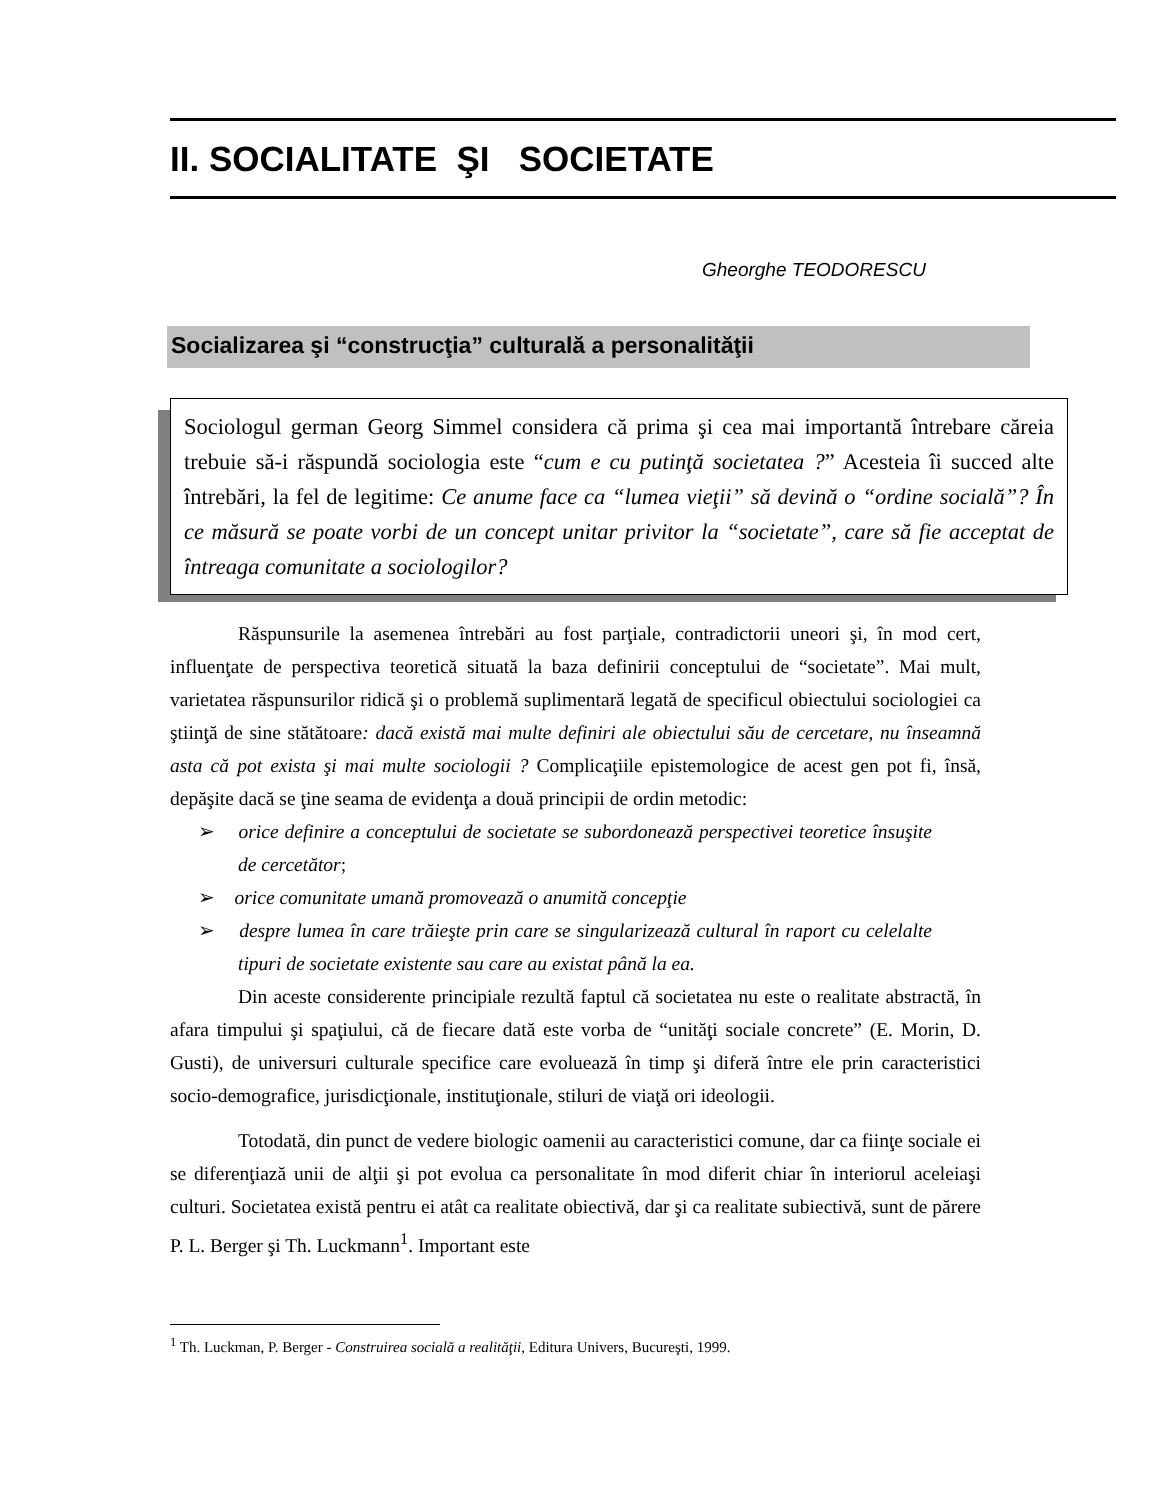II. SOCIALITATE ŞI SOCIETATE
Gheorghe TEODORESCU
Socializarea şi “construcţia” culturală a personalităţii
Sociologul german Georg Simmel considera că prima şi cea mai importantă întrebare căreia trebuie să-i răspundă sociologia este “cum e cu putinţă societatea ?” Acesteia îi succed alte întrebări, la fel de legitime: Ce anume face ca “lumea vieţii” să devină o “ordine socială”? În ce măsură se poate vorbi de un concept unitar privitor la “societate”, care să fie acceptat de întreaga comunitate a sociologilor?
Răspunsurile la asemenea întrebări au fost parţiale, contradictorii uneori şi, în mod cert, influenţate de perspectiva teoretică situată la baza definirii conceptului de “societate”. Mai mult, varietatea răspunsurilor ridică şi o problemă suplimentară legată de specificul obiectului sociologiei ca ştiinţă de sine stătătoare: dacă există mai multe definiri ale obiectului său de cercetare, nu înseamnă asta că pot exista şi mai multe sociologii ? Complicaţiile epistemologice de acest gen pot fi, însă, depăşite dacă se ţine seama de evidenţa a două principii de ordin metodic:
➢ orice definire a conceptului de societate se subordonează perspectivei teoretice însuşite de cercetător;
➢ orice comunitate umană promovează o anumită concepţie
➢ despre lumea în care trăieşte prin care se singularizează cultural în raport cu celelalte tipuri de societate existente sau care au existat până la ea.
Din aceste considerente principiale rezultă faptul că societatea nu este o realitate abstractă, în afara timpului şi spaţiului, că de fiecare dată este vorba de “unităţi sociale concrete” (E. Morin, D. Gusti), de universuri culturale specifice care evoluează în timp şi diferă între ele prin caracteristici socio-demografice, jurisdicţionale, instituţionale, stiluri de viaţă ori ideologii.
Totodată, din punct de vedere biologic oamenii au caracteristici comune, dar ca fiinţe sociale ei se diferenţiază unii de alţii şi pot evolua ca personalitate în mod diferit chiar în interiorul aceleiaşi culturi. Societatea există pentru ei atât ca realitate obiectivă, dar şi ca realitate subiectivă, sunt de părere P. L. Berger şi Th. Luckmann<sup>1</sup>. Important este
<sup>1</sup> Th. Luckman, P. Berger - Construirea socială a realităţii, Editura Univers, Bucureşti, 1999.